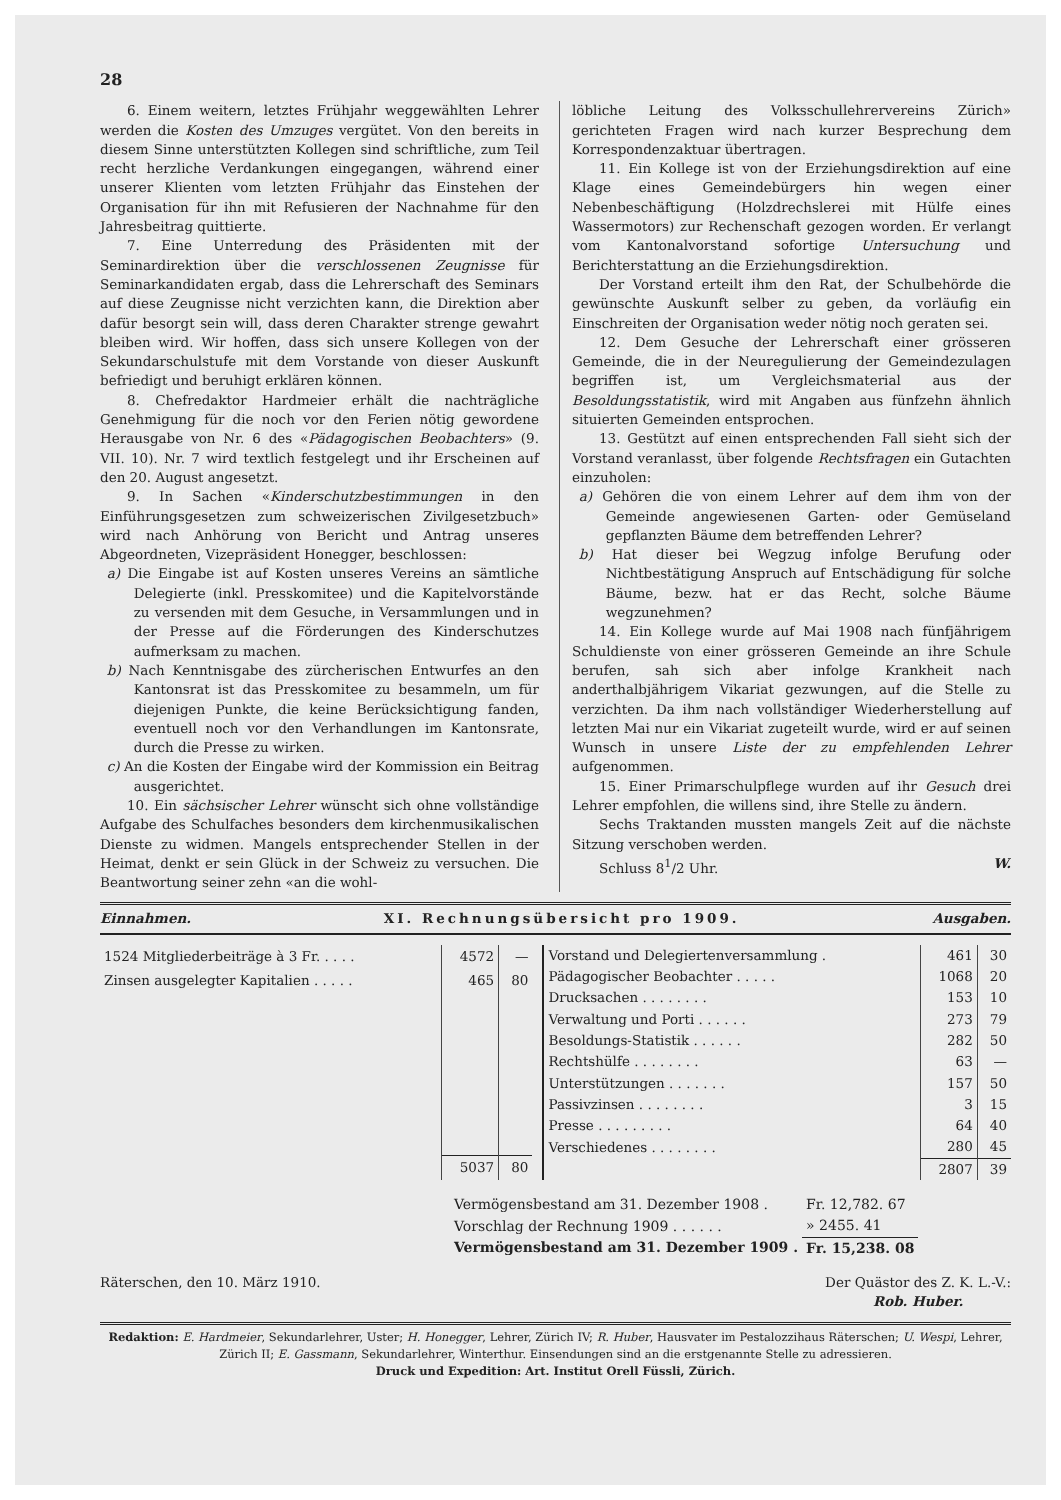28
6. Einem weitern, letztes Frühjahr weggewählten Lehrer werden die Kosten des Umzuges vergütet. Von den bereits in diesem Sinne unterstützten Kollegen sind schriftliche, zum Teil recht herzliche Verdankungen eingegangen, während einer unserer Klienten vom letzten Frühjahr das Einstehen der Organisation für ihn mit Refusieren der Nachnahme für den Jahresbeitrag quittierte.
7. Eine Unterredung des Präsidenten mit der Seminardirektion über die verschlossenen Zeugnisse für Seminarkandidaten ergab, dass die Lehrerschaft des Seminars auf diese Zeugnisse nicht verzichten kann, die Direktion aber dafür besorgt sein will, dass deren Charakter strenge gewahrt bleiben wird. Wir hoffen, dass sich unsere Kollegen von der Sekundarschulstufe mit dem Vorstande von dieser Auskunft befriedigt und beruhigt erklären können.
8. Chefredaktor Hardmeier erhält die nachträgliche Genehmigung für die noch vor den Ferien nötig gewordene Herausgabe von Nr. 6 des «Pädagogischen Beobachters» (9. VII. 10). Nr. 7 wird textlich festgelegt und ihr Erscheinen auf den 20. August angesetzt.
9. In Sachen «Kinderschutzbestimmungen in den Einführungsgesetzen zum schweizerischen Zivilgesetzbuch» wird nach Anhörung von Bericht und Antrag unseres Abgeordneten, Vizepräsident Honegger, beschlossen:
a) Die Eingabe ist auf Kosten unseres Vereins an sämtliche Delegierte (inkl. Presskomitee) und die Kapitelvorstände zu versenden mit dem Gesuche, in Versammlungen und in der Presse auf die Förderungen des Kinderschutzes aufmerksam zu machen.
b) Nach Kenntnisgabe des zürcherischen Entwurfes an den Kantonsrat ist das Presskomitee zu besammeln, um für diejenigen Punkte, die keine Berücksichtigung fanden, eventuell noch vor den Verhandlungen im Kantonsrate, durch die Presse zu wirken.
c) An die Kosten der Eingabe wird der Kommission ein Beitrag ausgerichtet.
10. Ein sächsischer Lehrer wünscht sich ohne vollständige Aufgabe des Schulfaches besonders dem kirchenmusikalischen Dienste zu widmen. Mangels entsprechender Stellen in der Heimat, denkt er sein Glück in der Schweiz zu versuchen. Die Beantwortung seiner zehn «an die wohl-
löbliche Leitung des Volksschullehrervereins Zürich» gerichteten Fragen wird nach kurzer Besprechung dem Korrespondenzaktuar übertragen.
11. Ein Kollege ist von der Erziehungsdirektion auf eine Klage eines Gemeindebürgers hin wegen einer Nebenbeschäftigung (Holzdrechslerei mit Hülfe eines Wassermotors) zur Rechenschaft gezogen worden. Er verlangt vom Kantonalvorstand sofortige Untersuchung und Berichterstattung an die Erziehungsdirektion.
Der Vorstand erteilt ihm den Rat, der Schulbehörde die gewünschte Auskunft selber zu geben, da vorläufig ein Einschreiten der Organisation weder nötig noch geraten sei.
12. Dem Gesuche der Lehrerschaft einer grösseren Gemeinde, die in der Neuregulierung der Gemeindezulagen begriffen ist, um Vergleichsmaterial aus der Besoldungsstatistik, wird mit Angaben aus fünfzehn ähnlich situierten Gemeinden entsprochen.
13. Gestützt auf einen entsprechenden Fall sieht sich der Vorstand veranlasst, über folgende Rechtsfragen ein Gutachten einzuholen:
a) Gehören die von einem Lehrer auf dem ihm von der Gemeinde angewiesenen Garten- oder Gemüseland gepflanzten Bäume dem betreffenden Lehrer?
b) Hat dieser bei Wegzug infolge Berufung oder Nichtbestätigung Anspruch auf Entschädigung für solche Bäume, bezw. hat er das Recht, solche Bäume wegzunehmen?
14. Ein Kollege wurde auf Mai 1908 nach fünfjährigem Schuldienste von einer grösseren Gemeinde an ihre Schule berufen, sah sich aber infolge Krankheit nach anderthalbjährigem Vikariat gezwungen, auf die Stelle zu verzichten. Da ihm nach vollständiger Wiederherstellung auf letzten Mai nur ein Vikariat zugeteilt wurde, wird er auf seinen Wunsch in unsere Liste der zu empfehlenden Lehrer aufgenommen.
15. Einer Primarschulpflege wurden auf ihr Gesuch drei Lehrer empfohlen, die willens sind, ihre Stelle zu ändern.
Sechs Traktanden mussten mangels Zeit auf die nächste Sitzung verschoben werden.
Schluss 8<sup>1</sup>/2 Uhr. W.
Einnahmen. XI. Rechnungsübersicht pro 1909. Ausgaben.
| 1524 Mitgliederbeiträge à 3 Fr. . . . . | 4572 | — |
| Zinsen ausgelegter Kapitalien . . . . . | 465 | 80 |
| | 5037 | 80 |
| Vorstand und Delegiertenversammlung . | 461 | 30 |
| Pädagogischer Beobachter . . . . . | 1068 | 20 |
| Drucksachen . . . . . . . . | 153 | 10 |
| Verwaltung und Porti . . . . . . | 273 | 79 |
| Besoldungs-Statistik . . . . . . | 282 | 50 |
| Rechtshülfe . . . . . . . . | 63 | — |
| Unterstützungen . . . . . . . | 157 | 50 |
| Passivzinsen . . . . . . . . | 3 | 15 |
| Presse . . . . . . . . . | 64 | 40 |
| Verschiedenes . . . . . . . . | 280 | 45 |
| | 2807 | 39 |
| Vermögensbestand am 31. Dezember 1908 . | Fr. 12,782. 67 |
| Vorschlag der Rechnung 1909 . . . . . . | » 2455. 41 |
| Vermögensbestand am 31. Dezember 1909 . | Fr. 15,238. 08 |
Räterschen, den 10. März 1910. Der Quästor des Z. K. L.-V.:
Rob. Huber.
Redaktion: E. Hardmeier, Sekundarlehrer, Uster; H. Honegger, Lehrer, Zürich IV; R. Huber, Hausvater im Pestalozzihaus Räterschen; U. Wespi, Lehrer, Zürich II; E. Gassmann, Sekundarlehrer, Winterthur. Einsendungen sind an die erstgenannte Stelle zu adressieren.
Druck und Expedition: Art. Institut Orell Füssli, Zürich.